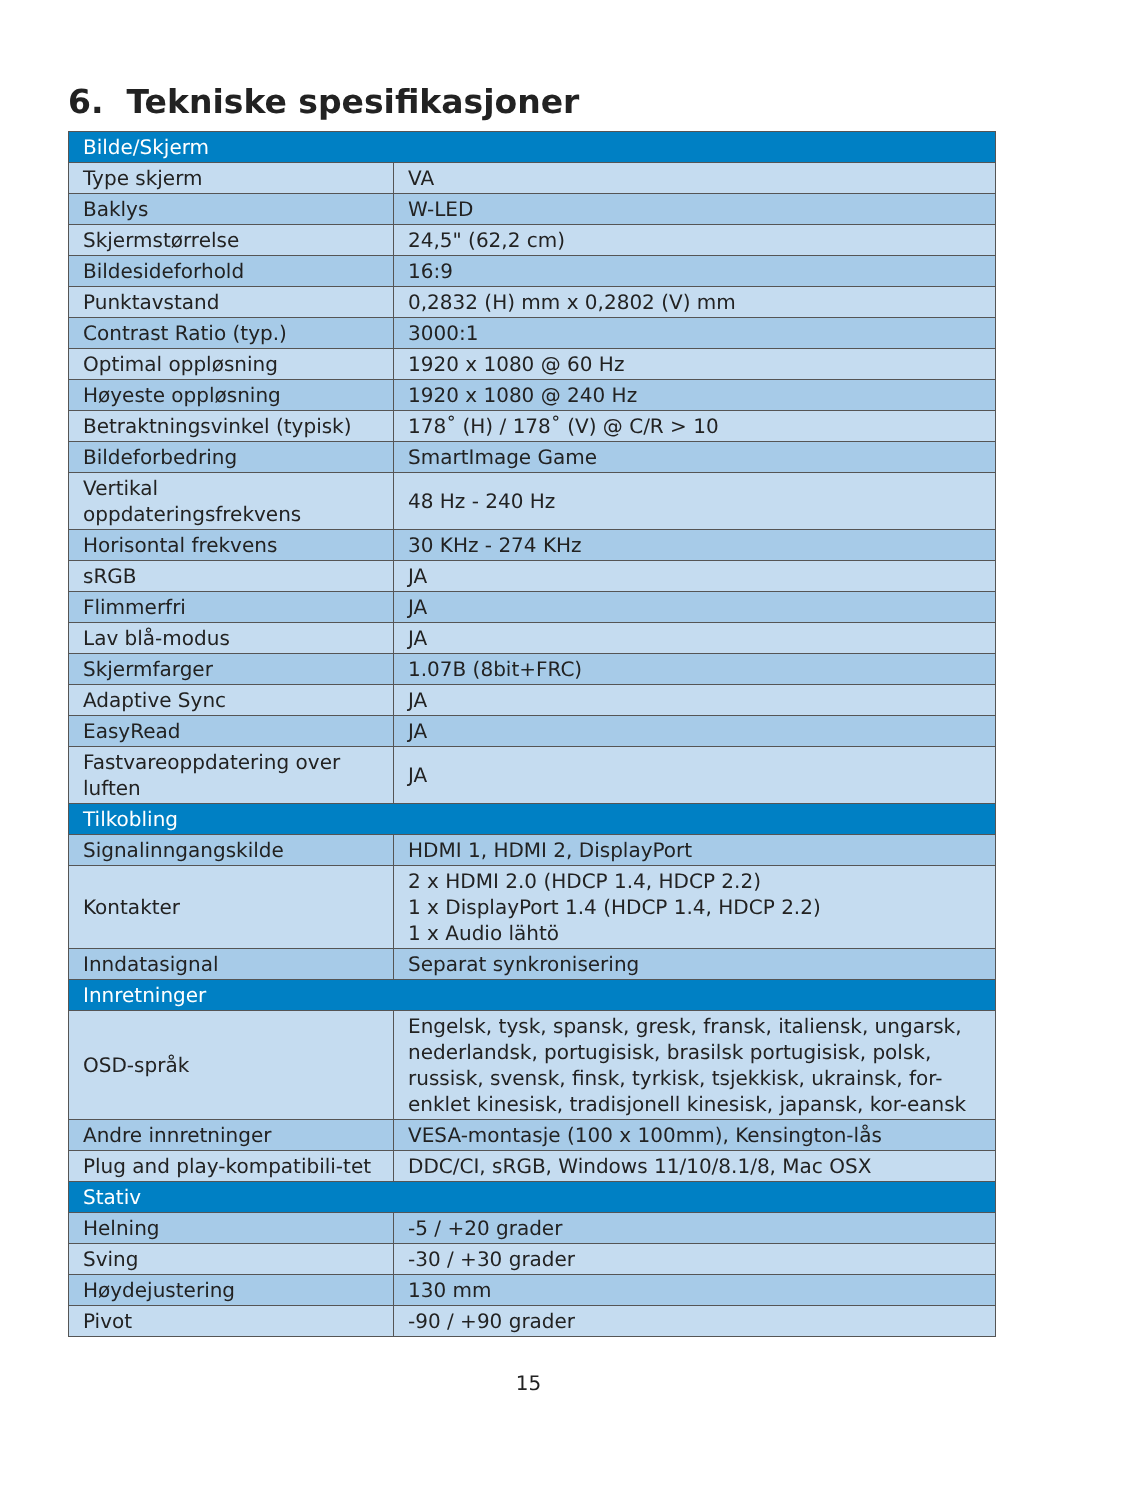6. Tekniske spesifikasjoner
| Bilde/Skjerm | |
| --- | --- |
| Type skjerm | VA |
| Baklys | W-LED |
| Skjermstørrelse | 24,5" (62,2 cm) |
| Bildesideforhold | 16:9 |
| Punktavstand | 0,2832 (H) mm x 0,2802 (V) mm |
| Contrast Ratio (typ.) | 3000:1 |
| Optimal oppløsning | 1920 x 1080 @ 60 Hz |
| Høyeste oppløsning | 1920 x 1080 @ 240 Hz |
| Betraktningsvinkel (typisk) | 178˚ (H) / 178˚ (V) @ C/R > 10 |
| Bildeforbedring | SmartImage Game |
| Vertikal oppdateringsfrekvens | 48 Hz - 240 Hz |
| Horisontal frekvens | 30 KHz - 274 KHz |
| sRGB | JA |
| Flimmerfri | JA |
| Lav blå-modus | JA |
| Skjermfarger | 1.07B (8bit+FRC) |
| Adaptive Sync | JA |
| EasyRead | JA |
| Fastvareoppdatering over luften | JA |
| Tilkobling | |
| Signalinngangskilde | HDMI 1, HDMI 2, DisplayPort |
| Kontakter | 2 x HDMI 2.0 (HDCP 1.4, HDCP 2.2) 1 x DisplayPort 1.4 (HDCP 1.4, HDCP 2.2) 1 x Audio lähtö |
| Inndatasignal | Separat synkronisering |
| Innretninger | |
| OSD-språk | Engelsk, tysk, spansk, gresk, fransk, italiensk, ungarsk, nederlandsk, portugisisk, brasilsk portugisisk, polsk, russisk, svensk, finsk, tyrkisk, tsjekkisk, ukrainsk, for-enklet kinesisk, tradisjonell kinesisk, japansk, kor-eansk |
| Andre innretninger | VESA-montasje (100 x 100mm), Kensington-lås |
| Plug and play-kompatibili-tet | DDC/CI, sRGB, Windows 11/10/8.1/8, Mac OSX |
| Stativ | |
| Helning | -5 / +20 grader |
| Sving | -30 / +30 grader |
| Høydejustering | 130 mm |
| Pivot | -90 / +90 grader |
15